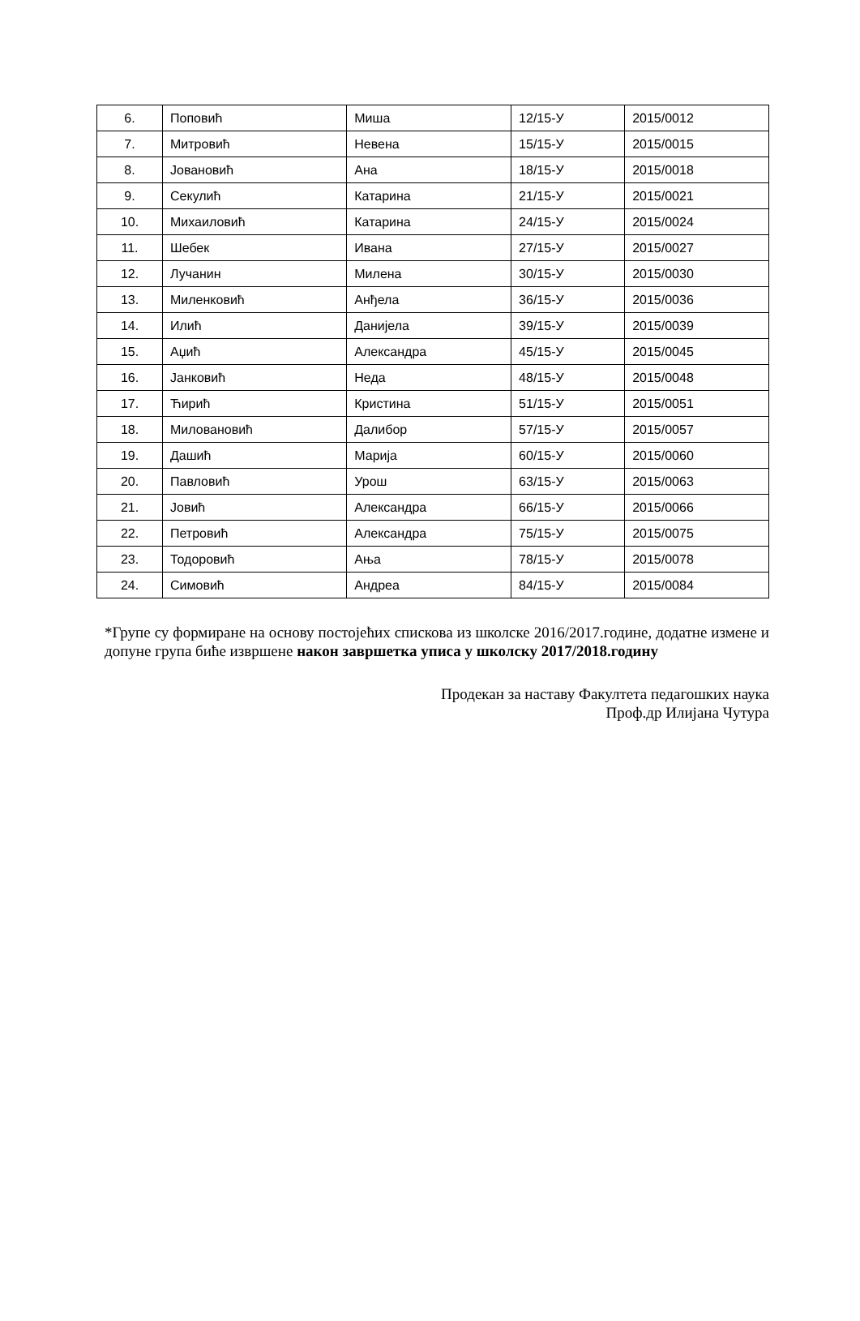| 6. | Поповић | Миша | 12/15-У | 2015/0012 |
| 7. | Митровић | Невена | 15/15-У | 2015/0015 |
| 8. | Јовановић | Ана | 18/15-У | 2015/0018 |
| 9. | Секулић | Катарина | 21/15-У | 2015/0021 |
| 10. | Михаиловић | Катарина | 24/15-У | 2015/0024 |
| 11. | Шебек | Ивана | 27/15-У | 2015/0027 |
| 12. | Лучанин | Милена | 30/15-У | 2015/0030 |
| 13. | Миленковић | Анђела | 36/15-У | 2015/0036 |
| 14. | Илић | Данијела | 39/15-У | 2015/0039 |
| 15. | Аџић | Александра | 45/15-У | 2015/0045 |
| 16. | Јанковић | Неда | 48/15-У | 2015/0048 |
| 17. | Ћирић | Кристина | 51/15-У | 2015/0051 |
| 18. | Миловановић | Далибор | 57/15-У | 2015/0057 |
| 19. | Дашић | Марија | 60/15-У | 2015/0060 |
| 20. | Павловић | Урош | 63/15-У | 2015/0063 |
| 21. | Јовић | Александра | 66/15-У | 2015/0066 |
| 22. | Петровић | Александра | 75/15-У | 2015/0075 |
| 23. | Тодоровић | Ања | 78/15-У | 2015/0078 |
| 24. | Симовић | Андреа | 84/15-У | 2015/0084 |
*Групе су формиране на основу постојећих спискова из школске 2016/2017.године, додатне измене и допуне група биће извршене након завршетка уписа у школску 2017/2018.годину
Продекан за наставу Факултета педагошких наука
Проф.др Илијана Чутура